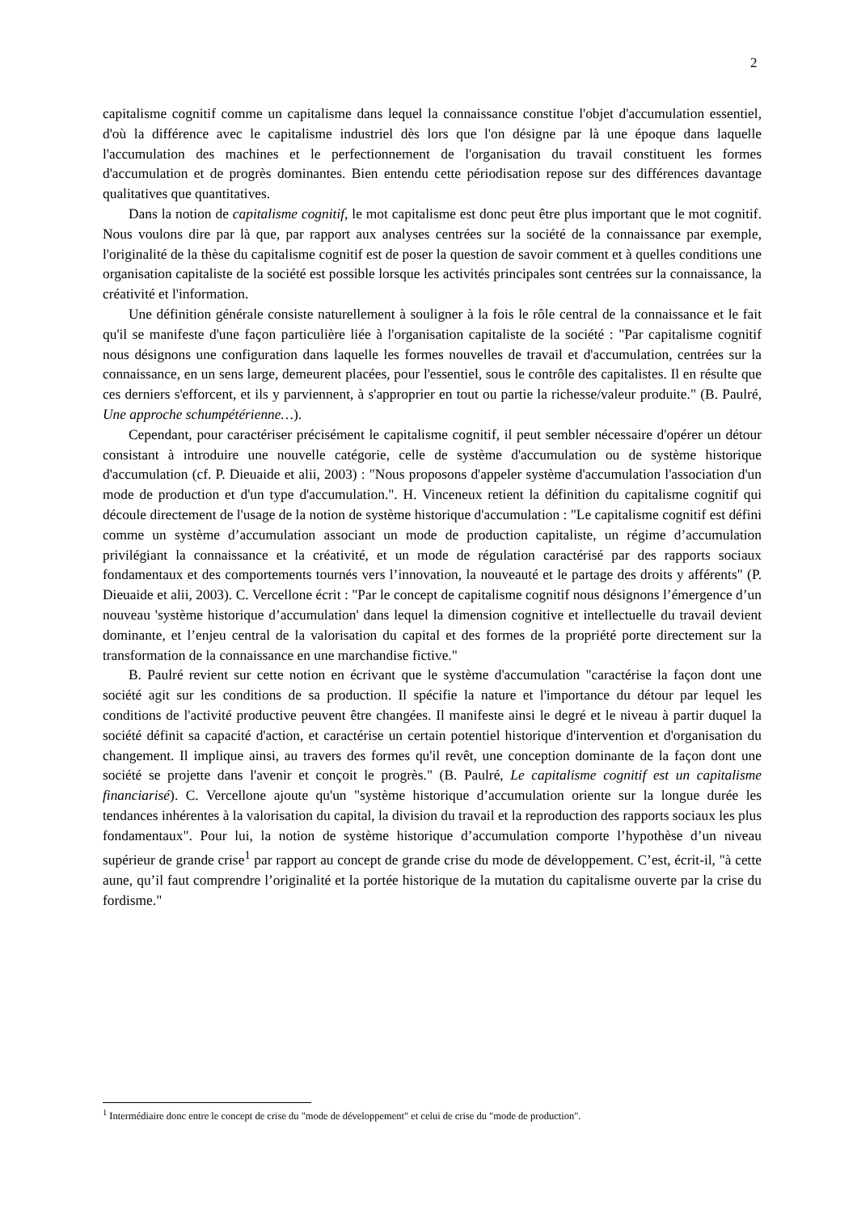2
capitalisme cognitif comme un capitalisme dans lequel la connaissance constitue l'objet d'accumulation essentiel, d'où la différence avec le capitalisme industriel dès lors que l'on désigne par là une époque dans laquelle l'accumulation des machines et le perfectionnement de l'organisation du travail constituent les formes d'accumulation et de progrès dominantes. Bien entendu cette périodisation repose sur des différences davantage qualitatives que quantitatives.
Dans la notion de capitalisme cognitif, le mot capitalisme est donc peut être plus important que le mot cognitif. Nous voulons dire par là que, par rapport aux analyses centrées sur la société de la connaissance par exemple, l'originalité de la thèse du capitalisme cognitif est de poser la question de savoir comment et à quelles conditions une organisation capitaliste de la société est possible lorsque les activités principales sont centrées sur la connaissance, la créativité et l'information.
Une définition générale consiste naturellement à souligner à la fois le rôle central de la connaissance et le fait qu'il se manifeste d'une façon particulière liée à l'organisation capitaliste de la société : "Par capitalisme cognitif nous désignons une configuration dans laquelle les formes nouvelles de travail et d'accumulation, centrées sur la connaissance, en un sens large, demeurent placées, pour l'essentiel, sous le contrôle des capitalistes. Il en résulte que ces derniers s'efforcent, et ils y parviennent, à s'approprier en tout ou partie la richesse/valeur produite." (B. Paulré, Une approche schumpétérienne…).
Cependant, pour caractériser précisément le capitalisme cognitif, il peut sembler nécessaire d'opérer un détour consistant à introduire une nouvelle catégorie, celle de système d'accumulation ou de système historique d'accumulation (cf. P. Dieuaide et alii, 2003) : "Nous proposons d'appeler système d'accumulation l'association d'un mode de production et d'un type d'accumulation.". H. Vinceneux retient la définition du capitalisme cognitif qui découle directement de l'usage de la notion de système historique d'accumulation : "Le capitalisme cognitif est défini comme un système d’accumulation associant un mode de production capitaliste, un régime d’accumulation privilégiant la connaissance et la créativité, et un mode de régulation caractérisé par des rapports sociaux fondamentaux et des comportements tournés vers l’innovation, la nouveauté et le partage des droits y afférents" (P. Dieuaide et alii, 2003). C. Vercellone écrit : "Par le concept de capitalisme cognitif nous désignons l’émergence d’un nouveau 'système historique d’accumulation' dans lequel la dimension cognitive et intellectuelle du travail devient dominante, et l’enjeu central de la valorisation du capital et des formes de la propriété porte directement sur la transformation de la connaissance en une marchandise fictive."
B. Paulré revient sur cette notion en écrivant que le système d'accumulation "caractérise la façon dont une société agit sur les conditions de sa production. Il spécifie la nature et l'importance du détour par lequel les conditions de l'activité productive peuvent être changées. Il manifeste ainsi le degré et le niveau à partir duquel la société définit sa capacité d'action, et caractérise un certain potentiel historique d'intervention et d'organisation du changement. Il implique ainsi, au travers des formes qu'il revêt, une conception dominante de la façon dont une société se projette dans l'avenir et conçoit le progrès." (B. Paulré, Le capitalisme cognitif est un capitalisme financiarisé). C. Vercellone ajoute qu'un "système historique d’accumulation oriente sur la longue durée les tendances inhérentes à la valorisation du capital, la division du travail et la reproduction des rapports sociaux les plus fondamentaux". Pour lui, la notion de système historique d’accumulation comporte l’hypothèse d’un niveau supérieur de grande crise<sup>1</sup> par rapport au concept de grande crise du mode de développement. C’est, écrit-il, "à cette aune, qu’il faut comprendre l’originalité et la portée historique de la mutation du capitalisme ouverte par la crise du fordisme."
<sup>1</sup> Intermédiaire donc entre le concept de crise du "mode de développement" et celui de crise du "mode de production".